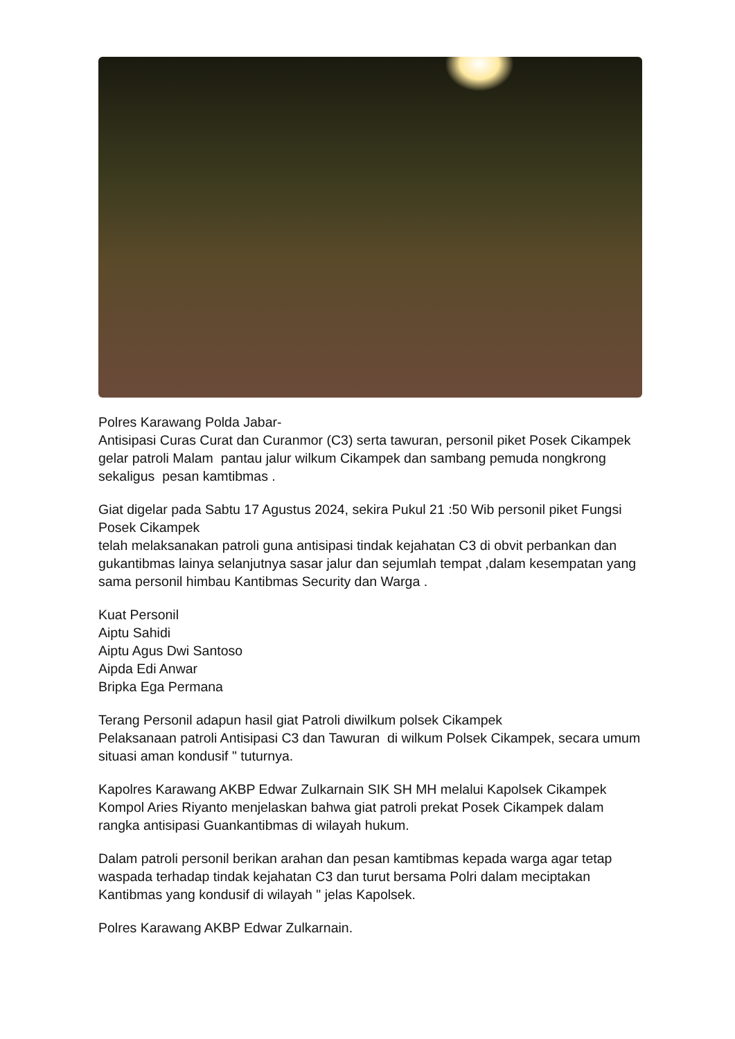Polres Karawang Polda Jabar-
Antisipasi Curas Curat dan Curanmor (C3) serta tawuran, personil piket Posek Cikampek gelar patroli Malam pantau jalur wilkum Cikampek dan sambang pemuda nongkrong sekaligus pesan kamtibmas .
Giat digelar pada Sabtu 17 Agustus 2024, sekira Pukul 21 :50 Wib personil piket Fungsi Posek Cikampek
telah melaksanakan patroli guna antisipasi tindak kejahatan C3 di obvit perbankan dan gukantibmas lainya selanjutnya sasar jalur dan sejumlah tempat ,dalam kesempatan yang sama personil himbau Kantibmas Security dan Warga .
Kuat Personil
Aiptu Sahidi
Aiptu Agus Dwi Santoso
Aipda Edi Anwar
Bripka Ega Permana
Terang Personil adapun hasil giat Patroli diwilkum polsek Cikampek
Pelaksanaan patroli Antisipasi C3 dan Tawuran di wilkum Polsek Cikampek, secara umum situasi aman kondusif " tuturnya.
Kapolres Karawang AKBP Edwar Zulkarnain SIK SH MH melalui Kapolsek Cikampek Kompol Aries Riyanto menjelaskan bahwa giat patroli prekat Posek Cikampek dalam rangka antisipasi Guankantibmas di wilayah hukum.
Dalam patroli personil berikan arahan dan pesan kamtibmas kepada warga agar tetap waspada terhadap tindak kejahatan C3 dan turut bersama Polri dalam meciptakan Kantibmas yang kondusif di wilayah " jelas Kapolsek.
Polres Karawang AKBP Edwar Zulkarnain.